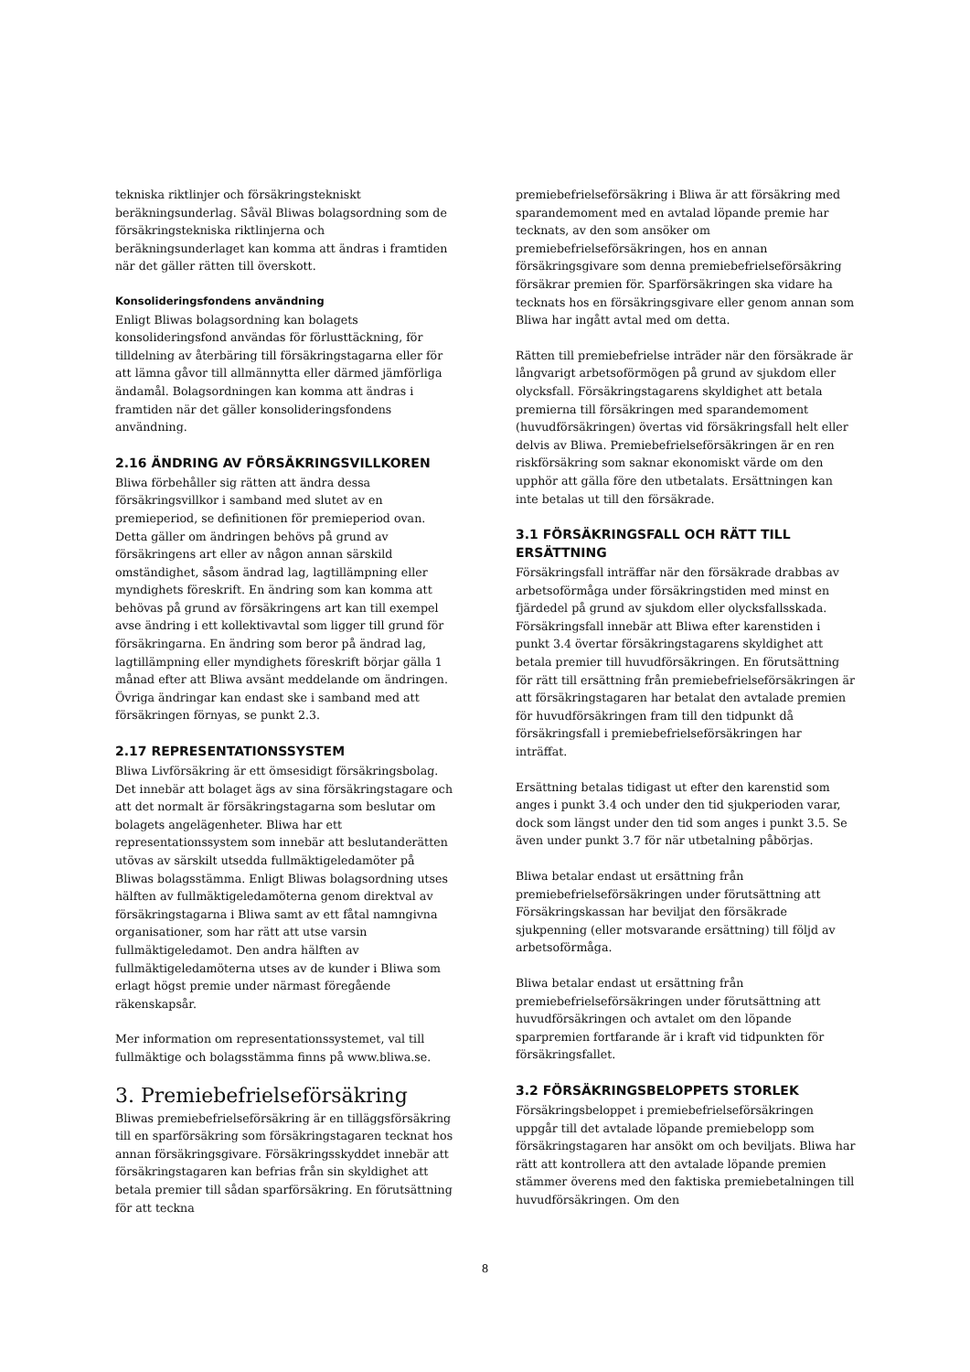tekniska riktlinjer och försäkringstekniskt beräkningsunderlag. Såväl Bliwas bolagsordning som de försäkringstekniska riktlinjerna och beräkningsunderlaget kan komma att ändras i framtiden när det gäller rätten till överskott.
Konsolideringsfondens användning
Enligt Bliwas bolagsordning kan bolagets konsolideringsfond användas för förlusttäckning, för tilldelning av återbäring till försäkringstagarna eller för att lämna gåvor till allmännytta eller därmed jämförliga ändamål. Bolagsordningen kan komma att ändras i framtiden när det gäller konsolideringsfondens användning.
2.16 ÄNDRING AV FÖRSÄKRINGSVILLKOREN
Bliwa förbehåller sig rätten att ändra dessa försäkringsvillkor i samband med slutet av en premieperiod, se definitionen för premieperiod ovan. Detta gäller om ändringen behövs på grund av försäkringens art eller av någon annan särskild omständighet, såsom ändrad lag, lagtillämpning eller myndighets föreskrift. En ändring som kan komma att behövas på grund av försäkringens art kan till exempel avse ändring i ett kollektivavtal som ligger till grund för försäkringarna. En ändring som beror på ändrad lag, lagtillämpning eller myndighets föreskrift börjar gälla 1 månad efter att Bliwa avsänt meddelande om ändringen. Övriga ändringar kan endast ske i samband med att försäkringen förnyas, se punkt 2.3.
2.17 REPRESENTATIONSSYSTEM
Bliwa Livförsäkring är ett ömsesidigt försäkringsbolag. Det innebär att bolaget ägs av sina försäkringstagare och att det normalt är försäkringstagarna som beslutar om bolagets angelägenheter. Bliwa har ett representationssystem som innebär att beslutanderätten utövas av särskilt utsedda fullmäktigeledamöter på Bliwas bolagsstämma. Enligt Bliwas bolagsordning utses hälften av fullmäktigeledamöterna genom direktval av försäkringstagarna i Bliwa samt av ett fåtal namngivna organisationer, som har rätt att utse varsin fullmäktigeledamot. Den andra hälften av fullmäktigeledamöterna utses av de kunder i Bliwa som erlagt högst premie under närmast föregående räkenskapsår.
Mer information om representationssystemet, val till fullmäktige och bolagsstämma finns på www.bliwa.se.
3. Premiebefrielseförsäkring
Bliwas premiebefrielseförsäkring är en tilläggsförsäkring till en sparförsäkring som försäkringstagaren tecknat hos annan försäkringsgivare. Försäkringsskyddet innebär att försäkringstagaren kan befrias från sin skyldighet att betala premier till sådan sparförsäkring. En förutsättning för att teckna
premiebefrielseförsäkring i Bliwa är att försäkring med sparandemoment med en avtalad löpande premie har tecknats, av den som ansöker om premiebefrielseförsäkringen, hos en annan försäkringsgivare som denna premiebefrielseförsäkring försäkrar premien för. Sparförsäkringen ska vidare ha tecknats hos en försäkringsgivare eller genom annan som Bliwa har ingått avtal med om detta.
Rätten till premiebefrielse inträder när den försäkrade är långvarigt arbetsoförmögen på grund av sjukdom eller olycksfall. Försäkringstagarens skyldighet att betala premierna till försäkringen med sparandemoment (huvudförsäkringen) övertas vid försäkringsfall helt eller delvis av Bliwa. Premiebefrielseförsäkringen är en ren riskförsäkring som saknar ekonomiskt värde om den upphör att gälla före den utbetalats. Ersättningen kan inte betalas ut till den försäkrade.
3.1 FÖRSÄKRINGSFALL OCH RÄTT TILL ERSÄTTNING
Försäkringsfall inträffar när den försäkrade drabbas av arbetsoförmåga under försäkringstiden med minst en fjärdedel på grund av sjukdom eller olycksfallsskada. Försäkringsfall innebär att Bliwa efter karenstiden i punkt 3.4 övertar försäkringstagarens skyldighet att betala premier till huvudförsäkringen. En förutsättning för rätt till ersättning från premiebefrielseförsäkringen är att försäkringstagaren har betalat den avtalade premien för huvudförsäkringen fram till den tidpunkt då försäkringsfall i premiebefrielseförsäkringen har inträffat.
Ersättning betalas tidigast ut efter den karenstid som anges i punkt 3.4 och under den tid sjukperioden varar, dock som längst under den tid som anges i punkt 3.5. Se även under punkt 3.7 för när utbetalning påbörjas.
Bliwa betalar endast ut ersättning från premiebefrielseförsäkringen under förutsättning att Försäkringskassan har beviljat den försäkrade sjukpenning (eller motsvarande ersättning) till följd av arbetsoförmåga.
Bliwa betalar endast ut ersättning från premiebefrielseförsäkringen under förutsättning att huvudförsäkringen och avtalet om den löpande sparpremien fortfarande är i kraft vid tidpunkten för försäkringsfallet.
3.2 FÖRSÄKRINGSBELOPPETS STORLEK
Försäkringsbeloppet i premiebefrielseförsäkringen uppgår till det avtalade löpande premiebelopp som försäkringstagaren har ansökt om och beviljats. Bliwa har rätt att kontrollera att den avtalade löpande premien stämmer överens med den faktiska premiebetalningen till huvudförsäkringen. Om den
8